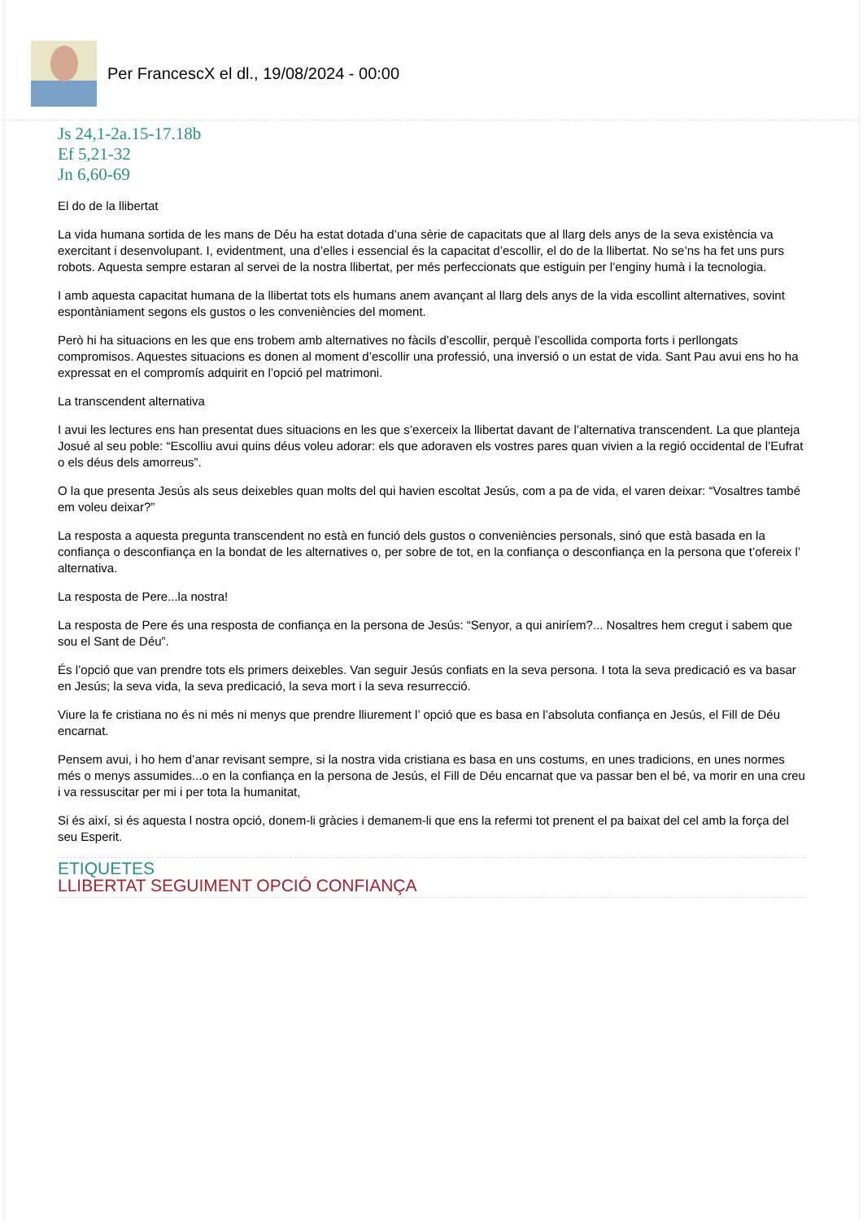Per FrancescX el dl., 19/08/2024 - 00:00
Js 24,1-2a.15-17.18b
Ef 5,21-32
Jn 6,60-69
El do de la llibertat
La vida humana sortida de les mans de Déu ha estat dotada d’una sèrie de capacitats que al llarg dels anys de la seva existència va exercitant i desenvolupant. I, evidentment, una d’elles i essencial és la capacitat d’escollir, el do de la llibertat. No se’ns ha fet uns purs robots. Aquesta sempre estaran al servei de la nostra llibertat, per més perfeccionats que estiguin per l’enginy humà i la tecnologia.
I amb aquesta capacitat humana de la llibertat tots els humans anem avançant al llarg dels anys de la vida escollint alternatives, sovint espontàniament segons els gustos o les conveniències del moment.
Però hi ha situacions en les que ens trobem amb alternatives no fàcils d’escollir, perquè l’escollida comporta forts i perllongats compromisos. Aquestes situacions es donen al moment d’escollir una professió, una inversió o un estat de vida. Sant Pau avui ens ho ha expressat en el compromís adquirit en l’opció pel matrimoni.
La transcendent alternativa
I avui les lectures ens han presentat dues situacions en les que s’exerceix la llibertat davant de l’alternativa transcendent. La que planteja Josué al seu poble: “Escolliu avui quins déus voleu adorar: els que adoraven els vostres pares quan vivien a la regió occidental de l’Eufrat o els déus dels amorreus”.
O la que presenta Jesús als seus deixebles quan molts del qui havien escoltat Jesús, com a pa de vida, el varen deixar: “Vosaltres també em voleu deixar?”
La resposta a aquesta pregunta transcendent no està en funció dels gustos o conveniències personals, sinó que està basada en la confiança o desconfiança en la bondat de les alternatives o, per sobre de tot, en la confiança o desconfiança en la persona que t’ofereix l’ alternativa.
La resposta de Pere...la nostra!
La resposta de Pere és una resposta de confiança en la persona de Jesús: “Senyor, a qui aniríem?... Nosaltres hem cregut i sabem que sou el Sant de Déu”.
És l’opció que van prendre tots els primers deixebles. Van seguir Jesús confiats en la seva persona. I tota la seva predicació es va basar en Jesús; la seva vida, la seva predicació, la seva mort i la seva resurrecció.
Viure la fe cristiana no és ni més ni menys que prendre lliurement l’ opció que es basa en l’absoluta confiança en Jesús, el Fill de Déu encarnat.
Pensem avui, i ho hem d’anar revisant sempre, si la nostra vida cristiana es basa en uns costums, en unes tradicions, en unes normes més o menys assumides...o en la confiança en la persona de Jesús, el Fill de Déu encarnat que va passar ben el bé, va morir en una creu i va ressuscitar per mi i per tota la humanitat,
Si és així, si és aquesta l nostra opció, donem-li gràcies i demanem-li que ens la refermi tot prenent el pa baixat del cel amb la força del seu Esperit.
ETIQUETES
LLIBERTAT SEGUIMENT OPCIÓ CONFIANÇA